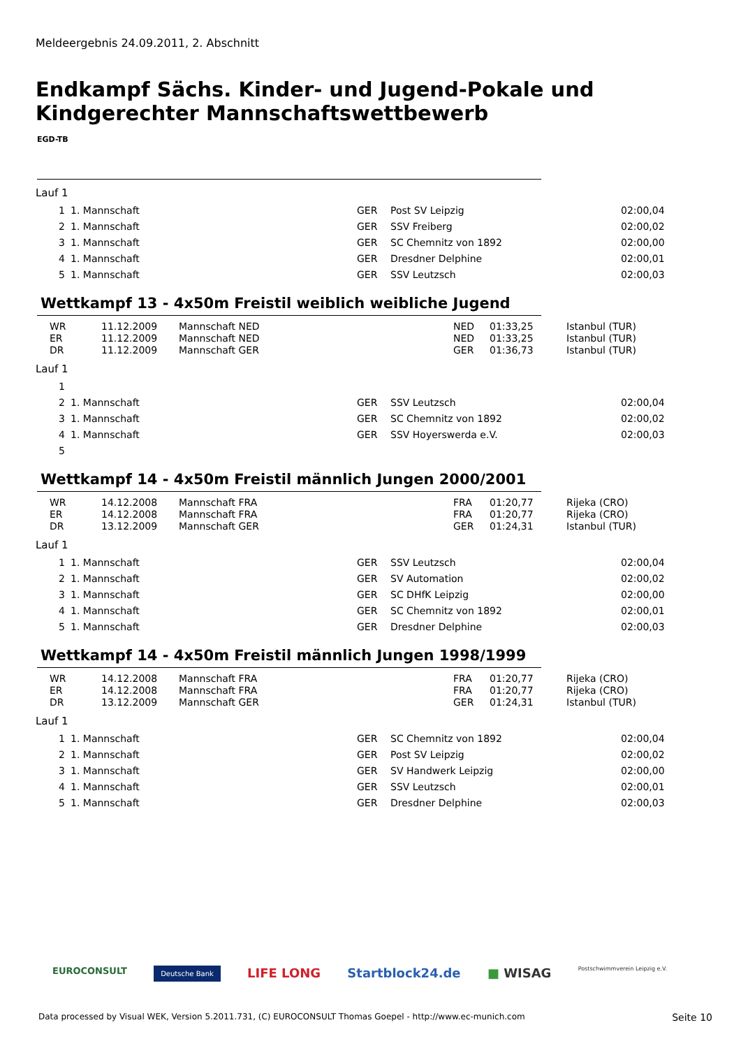Meldeergebnis 24.09.2011, 2. Abschnitt
Endkampf Sächs. Kinder- und Jugend-Pokale und
Kindgerechter Mannschaftswettbewerb
EGD-TB
Lauf 1
| 1 | 1. Mannschaft | GER | Post SV Leipzig | 02:00,04 |
| 2 | 1. Mannschaft | GER | SSV Freiberg | 02:00,02 |
| 3 | 1. Mannschaft | GER | SC Chemnitz von 1892 | 02:00,00 |
| 4 | 1. Mannschaft | GER | Dresdner Delphine | 02:00,01 |
| 5 | 1. Mannschaft | GER | SSV Leutzsch | 02:00,03 |
Wettkampf 13 - 4x50m Freistil weiblich weibliche Jugend
| WR | 11.12.2009 | Mannschaft NED | NED | 01:33,25 | Istanbul (TUR) |
| ER | 11.12.2009 | Mannschaft NED | NED | 01:33,25 | Istanbul (TUR) |
| DR | 11.12.2009 | Mannschaft GER | GER | 01:36,73 | Istanbul (TUR) |
Lauf 1
| 1 | | | | |
| 2 | 1. Mannschaft | GER | SSV Leutzsch | 02:00,04 |
| 3 | 1. Mannschaft | GER | SC Chemnitz von 1892 | 02:00,02 |
| 4 | 1. Mannschaft | GER | SSV Hoyerswerda e.V. | 02:00,03 |
| 5 | | | | |
Wettkampf 14 - 4x50m Freistil männlich Jungen 2000/2001
| WR | 14.12.2008 | Mannschaft FRA | FRA | 01:20,77 | Rijeka (CRO) |
| ER | 14.12.2008 | Mannschaft FRA | FRA | 01:20,77 | Rijeka (CRO) |
| DR | 13.12.2009 | Mannschaft GER | GER | 01:24,31 | Istanbul (TUR) |
Lauf 1
| 1 | 1. Mannschaft | GER | SSV Leutzsch | 02:00,04 |
| 2 | 1. Mannschaft | GER | SV Automation | 02:00,02 |
| 3 | 1. Mannschaft | GER | SC DHfK Leipzig | 02:00,00 |
| 4 | 1. Mannschaft | GER | SC Chemnitz von 1892 | 02:00,01 |
| 5 | 1. Mannschaft | GER | Dresdner Delphine | 02:00,03 |
Wettkampf 14 - 4x50m Freistil männlich Jungen 1998/1999
| WR | 14.12.2008 | Mannschaft FRA | FRA | 01:20,77 | Rijeka (CRO) |
| ER | 14.12.2008 | Mannschaft FRA | FRA | 01:20,77 | Rijeka (CRO) |
| DR | 13.12.2009 | Mannschaft GER | GER | 01:24,31 | Istanbul (TUR) |
Lauf 1
| 1 | 1. Mannschaft | GER | SC Chemnitz von 1892 | 02:00,04 |
| 2 | 1. Mannschaft | GER | Post SV Leipzig | 02:00,02 |
| 3 | 1. Mannschaft | GER | SV Handwerk Leipzig | 02:00,00 |
| 4 | 1. Mannschaft | GER | SSV Leutzsch | 02:00,01 |
| 5 | 1. Mannschaft | GER | Dresdner Delphine | 02:00,03 |
EUROCONSULT Deutsche Bank LIFE LONG Startblock24.de ■ WISAG Postschwimmverein Leipzig e.V.
Data processed by Visual WEK, Version 5.2011.731, (C) EUROCONSULT Thomas Goepel - http://www.ec-munich.com Seite 10